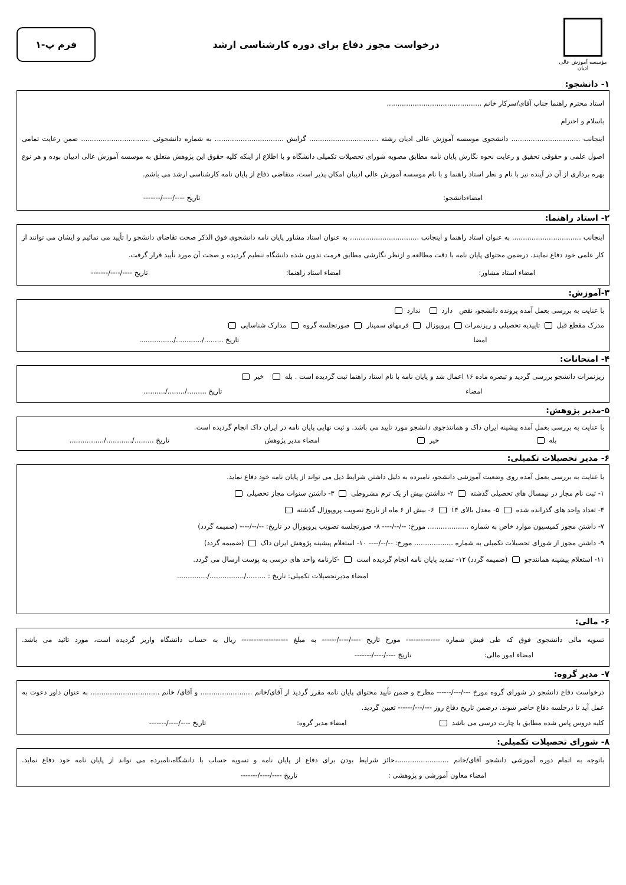مؤسسه آموزش عالی ادیان
درخواست مجوز دفاع برای دوره کارشناسی ارشد
فرم پ-۱
۱- دانشجو:
استاد محترم راهنما جناب آقای/سرکار خانم ............................................
باسلام و احترام
اینجانب ................................ دانشجوی موسسه آموزش عالی ادیان رشته ................................ گرایش ................................ به شماره دانشجوئی ................................ ضمن رعایت تمامی اصول علمی و حقوقی تحقیق و رعایت نحوه نگارش پایان نامه مطابق مصوبه شورای تحصیلات تکمیلی دانشگاه و با اطلاع از اینکه کلیه حقوق این پژوهش متعلق به موسسه آموزش عالی ادیبان بوده و هر نوع بهره برداری از آن در آینده نیز با نام و نظر استاد راهنما و با نام موسسه آموزش عالی ادیبان امکان پذیر است، متقاضی دفاع از پایان نامه کارشناسی ارشد می باشم.
امضاءدانشجو: تاریخ ----/----/-------
۲- استاد راهنما:
اینجانب ................................ به عنوان استاد راهنما و اینجانب ................................ به عنوان استاد مشاور پایان نامه دانشجوی فوق الذکر صحت تقاضای دانشجو را تأیید می نمائیم و ایشان می توانند از کار علمی خود دفاع نمایند. درضمن محتوای پایان نامه با دقت مطالعه و ازنظر نگارشی مطابق فرمت تدوین شده دانشگاه تنظیم گردیده و صحت آن مورد تأیید قرار گرفت.
امضاء استاد مشاور: امضاء استاد راهنما: تاریخ ----/----/-------
۳-آموزش:
با عنایت به بررسی بعمل آمده پرونده دانشجو، نقص دارد ندارد
مدرک مقطع قبل تاییدیه تحصیلی و ریزنمرات پروپوزال فرمهای سمینار صورتجلسه گروه مدارک شناسایی
امضا تاریخ ........./............/................
۴- امتحانات:
ریزنمرات دانشجو بررسی گردید و تبصره ماده ۱۶ اعمال شد و پایان نامه با نام استاد راهنما ثبت گردیده است . بله خیر
امضاء تاریخ ........./......../..........
۵-مدیر پژوهش:
با عنایت به بررسی بعمل آمده پیشینه ایران داک و همانندجوی دانشجو مورد تایید می باشد. و ثبت نهایی پایان نامه در ایران داک انجام گردیده است.
بله خیر امضاء مدیر پژوهش تاریخ ........./............/................
۶- مدیر تحصیلات تکمیلی:
با عنایت به بررسی بعمل آمده روی وضعیت آموزشی دانشجو، نامبرده به دلیل داشتن شرایط ذیل می تواند از پایان نامه خود دفاع نماید.
۱- ثبت نام مجاز در نیمسال های تحصیلی گذشته ۲- نداشتن بیش از یک ترم مشروطی ۳- داشتن سنوات مجاز تحصیلی
۴- تعداد واحد های گذرانده شده ۵- معدل بالای ۱۴ ۶- بیش از ۶ ماه از تاریخ تصویب پروپوزال گذشته
۷- داشتن مجوز کمیسیون موارد خاص به شماره ................... مورخ: --/--/---- ۸- صورتجلسه تصویب پروپوزال در تاریخ: --/--/---- (ضمیمه گردد)
۹- داشتن مجوز از شورای تحصیلات تکمیلی به شماره .................. مورخ: --/--/---- ۱۰- استعلام پیشینه پژوهش ایران داک (ضمیمه گردد)
۱۱- استعلام پیشینه همانندجو (ضمیمه گردد) ۱۲- تمدید پایان نامه انجام گردیده است -کارنامه واحد های درسی به پوست ارسال می گردد.
امضاء مدیرتحصیلات تکمیلی: تاریخ : ........./................/..............
۶- مالی:
تسویه مالی دانشجوی فوق که طی فیش شماره -------------- مورخ تاریخ ----/----/------ به مبلغ ------------------- ریال به حساب دانشگاه واریز گردیده است، مورد تائید می باشد. امضاء امور مالی: تاریخ ----/----/-------
۷- مدیر گروه:
درخواست دفاع دانشجو در شورای گروه مورخ ---/---/------ مطرح و ضمن تأیید محتوای پایان نامه مقرر گردید از آقای/خانم ........................ و آقای/ خانم ................................ به عنوان داور دعوت به عمل آید تا درجلسه دفاع حاضر شوند. درضمن تاریخ دفاع روز ---/---/------ تعیین گردید.
کلیه دروس پاس شده مطابق با چارت درسی می باشد امضاء مدیر گروه: تاریخ ----/----/-------
۸- شورای تحصیلات تکمیلی:
باتوجه به اتمام دوره آموزشی دانشجو آقای/خانم ........................،حائز شرایط بودن برای دفاع از پایان نامه و تسویه حساب با دانشگاه،نامبرده می تواند از پایان نامه خود دفاع نماید. امضاء معاون آموزشی و پژوهشی : تاریخ ----/----/-------